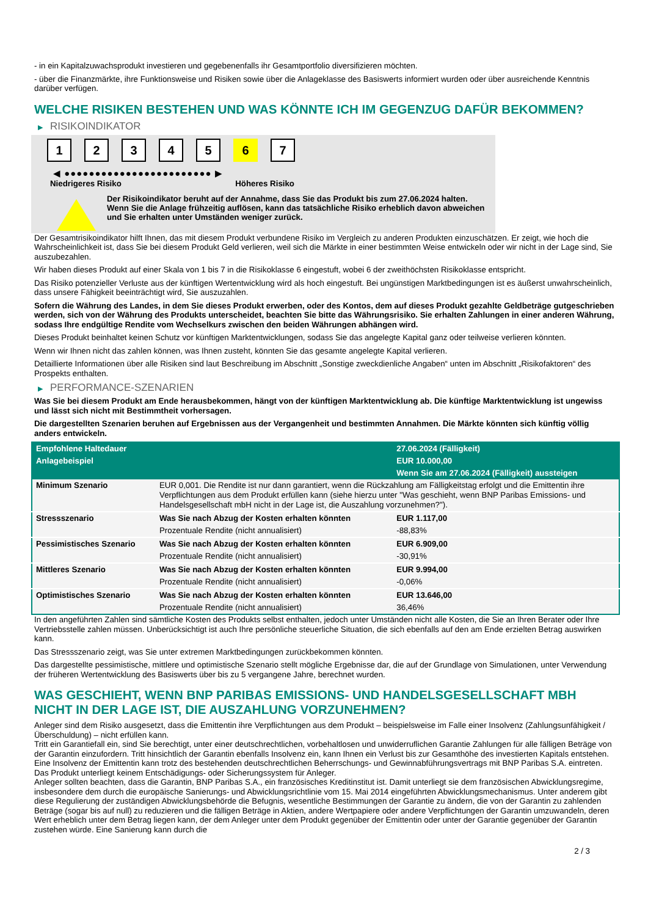- in ein Kapitalzuwachsprodukt investieren und gegebenenfalls ihr Gesamtportfolio diversifizieren möchten.
- über die Finanzmärkte, ihre Funktionsweise und Risiken sowie über die Anlageklasse des Basiswerts informiert wurden oder über ausreichende Kenntnis darüber verfügen.
WELCHE RISIKEN BESTEHEN UND WAS KÖNNTE ICH IM GEGENZUG DAFÜR BEKOMMEN?
▶ RISIKOINDIKATOR
1 2 3 4 5 6 7
◀ ●●●●●●●●●●●●●●●●●●●●●●●● ▶
Niedrigeres Risiko Höheres Risiko
Der Risikoindikator beruht auf der Annahme, dass Sie das Produkt bis zum 27.06.2024 halten.
Wenn Sie die Anlage frühzeitig auflösen, kann das tatsächliche Risiko erheblich davon abweichen und Sie erhalten unter Umständen weniger zurück.
Der Gesamtrisikoindikator hilft Ihnen, das mit diesem Produkt verbundene Risiko im Vergleich zu anderen Produkten einzuschätzen. Er zeigt, wie hoch die Wahrscheinlichkeit ist, dass Sie bei diesem Produkt Geld verlieren, weil sich die Märkte in einer bestimmten Weise entwickeln oder wir nicht in der Lage sind, Sie auszubezahlen.
Wir haben dieses Produkt auf einer Skala von 1 bis 7 in die Risikoklasse 6 eingestuft, wobei 6 der zweithöchsten Risikoklasse entspricht.
Das Risiko potenzieller Verluste aus der künftigen Wertentwicklung wird als hoch eingestuft. Bei ungünstigen Marktbedingungen ist es äußerst unwahrscheinlich, dass unsere Fähigkeit beeinträchtigt wird, Sie auszuzahlen.
Sofern die Währung des Landes, in dem Sie dieses Produkt erwerben, oder des Kontos, dem auf dieses Produkt gezahlte Geldbeträge gutgeschrieben werden, sich von der Währung des Produkts unterscheidet, beachten Sie bitte das Währungsrisiko. Sie erhalten Zahlungen in einer anderen Währung, sodass Ihre endgültige Rendite vom Wechselkurs zwischen den beiden Währungen abhängen wird.
Dieses Produkt beinhaltet keinen Schutz vor künftigen Marktentwicklungen, sodass Sie das angelegte Kapital ganz oder teilweise verlieren könnten.
Wenn wir Ihnen nicht das zahlen können, was Ihnen zusteht, könnten Sie das gesamte angelegte Kapital verlieren.
Detaillierte Informationen über alle Risiken sind laut Beschreibung im Abschnitt „Sonstige zweckdienliche Angaben“ unten im Abschnitt „Risikofaktoren“ des Prospekts enthalten.
▶ PERFORMANCE-SZENARIEN
Was Sie bei diesem Produkt am Ende herausbekommen, hängt von der künftigen Marktentwicklung ab. Die künftige Marktentwicklung ist ungewiss und lässt sich nicht mit Bestimmtheit vorhersagen.
Die dargestellten Szenarien beruhen auf Ergebnissen aus der Vergangenheit und bestimmten Annahmen. Die Märkte könnten sich künftig völlig anders entwickeln.
| Empfohlene Haltedauer | | 27.06.2024 (Fälligkeit) |
| Anlagebeispiel | | EUR 10.000,00 |
| | | Wenn Sie am 27.06.2024 (Fälligkeit) aussteigen |
| Minimum Szenario | EUR 0,001. Die Rendite ist nur dann garantiert, wenn die Rückzahlung am Fälligkeitstag erfolgt und die Emittentin ihre Verpflichtungen aus dem Produkt erfüllen kann (siehe hierzu unter "Was geschieht, wenn BNP Paribas Emissions- und Handelsgesellschaft mbH nicht in der Lage ist, die Auszahlung vorzunehmen?"). | |
| Stressszenario | Was Sie nach Abzug der Kosten erhalten könnten | EUR 1.117,00 |
| | Prozentuale Rendite (nicht annualisiert) | -88,83% |
| Pessimistisches Szenario | Was Sie nach Abzug der Kosten erhalten könnten | EUR 6.909,00 |
| | Prozentuale Rendite (nicht annualisiert) | -30,91% |
| Mittleres Szenario | Was Sie nach Abzug der Kosten erhalten könnten | EUR 9.994,00 |
| | Prozentuale Rendite (nicht annualisiert) | -0,06% |
| Optimistisches Szenario | Was Sie nach Abzug der Kosten erhalten könnten | EUR 13.646,00 |
| | Prozentuale Rendite (nicht annualisiert) | 36,46% |
In den angeführten Zahlen sind sämtliche Kosten des Produkts selbst enthalten, jedoch unter Umständen nicht alle Kosten, die Sie an Ihren Berater oder Ihre Vertriebsstelle zahlen müssen. Unberücksichtigt ist auch Ihre persönliche steuerliche Situation, die sich ebenfalls auf den am Ende erzielten Betrag auswirken kann.
Das Stressszenario zeigt, was Sie unter extremen Marktbedingungen zurückbekommen könnten.
Das dargestellte pessimistische, mittlere und optimistische Szenario stellt mögliche Ergebnisse dar, die auf der Grundlage von Simulationen, unter Verwendung der früheren Wertentwicklung des Basiswerts über bis zu 5 vergangene Jahre, berechnet wurden.
WAS GESCHIEHT, WENN BNP PARIBAS EMISSIONS- UND HANDELSGESELLSCHAFT MBH NICHT IN DER LAGE IST, DIE AUSZAHLUNG VORZUNEHMEN?
Anleger sind dem Risiko ausgesetzt, dass die Emittentin ihre Verpflichtungen aus dem Produkt – beispielsweise im Falle einer Insolvenz (Zahlungsunfähigkeit / Überschuldung) – nicht erfüllen kann.
Tritt ein Garantiefall ein, sind Sie berechtigt, unter einer deutschrechtlichen, vorbehaltlosen und unwiderruflichen Garantie Zahlungen für alle fälligen Beträge von der Garantin einzufordern. Tritt hinsichtlich der Garantin ebenfalls Insolvenz ein, kann Ihnen ein Verlust bis zur Gesamthöhe des investierten Kapitals entstehen. Eine Insolvenz der Emittentin kann trotz des bestehenden deutschrechtlichen Beherrschungs- und Gewinnabführungsvertrags mit BNP Paribas S.A. eintreten.
Das Produkt unterliegt keinem Entschädigungs- oder Sicherungssystem für Anleger.
Anleger sollten beachten, dass die Garantin, BNP Paribas S.A., ein französisches Kreditinstitut ist. Damit unterliegt sie dem französischen Abwicklungsregime, insbesondere dem durch die europäische Sanierungs- und Abwicklungsrichtlinie vom 15. Mai 2014 eingeführten Abwicklungsmechanismus. Unter anderem gibt diese Regulierung der zuständigen Abwicklungsbehörde die Befugnis, wesentliche Bestimmungen der Garantie zu ändern, die von der Garantin zu zahlenden Beträge (sogar bis auf null) zu reduzieren und die fälligen Beträge in Aktien, andere Wertpapiere oder andere Verpflichtungen der Garantin umzuwandeln, deren Wert erheblich unter dem Betrag liegen kann, der dem Anleger unter dem Produkt gegenüber der Emittentin oder unter der Garantie gegenüber der Garantin zustehen würde. Eine Sanierung kann durch die
2 / 3